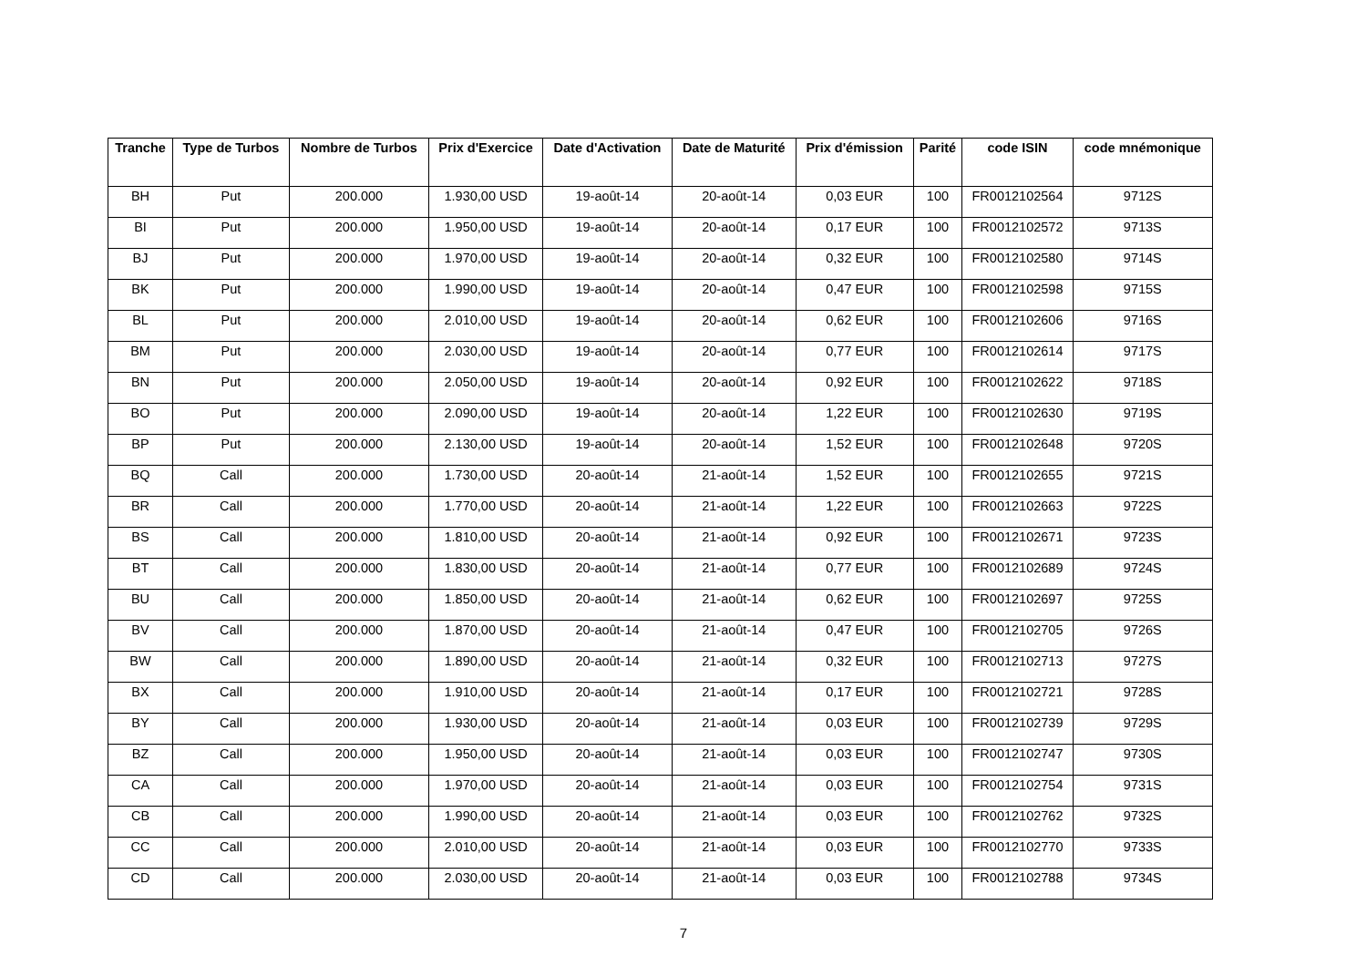| Tranche | Type de Turbos | Nombre de Turbos | Prix d'Exercice | Date d'Activation | Date de Maturité | Prix d'émission | Parité | code ISIN | code mnémonique |
| --- | --- | --- | --- | --- | --- | --- | --- | --- | --- |
| BH | Put | 200.000 | 1.930,00 USD | 19-août-14 | 20-août-14 | 0,03 EUR | 100 | FR0012102564 | 9712S |
| BI | Put | 200.000 | 1.950,00 USD | 19-août-14 | 20-août-14 | 0,17 EUR | 100 | FR0012102572 | 9713S |
| BJ | Put | 200.000 | 1.970,00 USD | 19-août-14 | 20-août-14 | 0,32 EUR | 100 | FR0012102580 | 9714S |
| BK | Put | 200.000 | 1.990,00 USD | 19-août-14 | 20-août-14 | 0,47 EUR | 100 | FR0012102598 | 9715S |
| BL | Put | 200.000 | 2.010,00 USD | 19-août-14 | 20-août-14 | 0,62 EUR | 100 | FR0012102606 | 9716S |
| BM | Put | 200.000 | 2.030,00 USD | 19-août-14 | 20-août-14 | 0,77 EUR | 100 | FR0012102614 | 9717S |
| BN | Put | 200.000 | 2.050,00 USD | 19-août-14 | 20-août-14 | 0,92 EUR | 100 | FR0012102622 | 9718S |
| BO | Put | 200.000 | 2.090,00 USD | 19-août-14 | 20-août-14 | 1,22 EUR | 100 | FR0012102630 | 9719S |
| BP | Put | 200.000 | 2.130,00 USD | 19-août-14 | 20-août-14 | 1,52 EUR | 100 | FR0012102648 | 9720S |
| BQ | Call | 200.000 | 1.730,00 USD | 20-août-14 | 21-août-14 | 1,52 EUR | 100 | FR0012102655 | 9721S |
| BR | Call | 200.000 | 1.770,00 USD | 20-août-14 | 21-août-14 | 1,22 EUR | 100 | FR0012102663 | 9722S |
| BS | Call | 200.000 | 1.810,00 USD | 20-août-14 | 21-août-14 | 0,92 EUR | 100 | FR0012102671 | 9723S |
| BT | Call | 200.000 | 1.830,00 USD | 20-août-14 | 21-août-14 | 0,77 EUR | 100 | FR0012102689 | 9724S |
| BU | Call | 200.000 | 1.850,00 USD | 20-août-14 | 21-août-14 | 0,62 EUR | 100 | FR0012102697 | 9725S |
| BV | Call | 200.000 | 1.870,00 USD | 20-août-14 | 21-août-14 | 0,47 EUR | 100 | FR0012102705 | 9726S |
| BW | Call | 200.000 | 1.890,00 USD | 20-août-14 | 21-août-14 | 0,32 EUR | 100 | FR0012102713 | 9727S |
| BX | Call | 200.000 | 1.910,00 USD | 20-août-14 | 21-août-14 | 0,17 EUR | 100 | FR0012102721 | 9728S |
| BY | Call | 200.000 | 1.930,00 USD | 20-août-14 | 21-août-14 | 0,03 EUR | 100 | FR0012102739 | 9729S |
| BZ | Call | 200.000 | 1.950,00 USD | 20-août-14 | 21-août-14 | 0,03 EUR | 100 | FR0012102747 | 9730S |
| CA | Call | 200.000 | 1.970,00 USD | 20-août-14 | 21-août-14 | 0,03 EUR | 100 | FR0012102754 | 9731S |
| CB | Call | 200.000 | 1.990,00 USD | 20-août-14 | 21-août-14 | 0,03 EUR | 100 | FR0012102762 | 9732S |
| CC | Call | 200.000 | 2.010,00 USD | 20-août-14 | 21-août-14 | 0,03 EUR | 100 | FR0012102770 | 9733S |
| CD | Call | 200.000 | 2.030,00 USD | 20-août-14 | 21-août-14 | 0,03 EUR | 100 | FR0012102788 | 9734S |
7